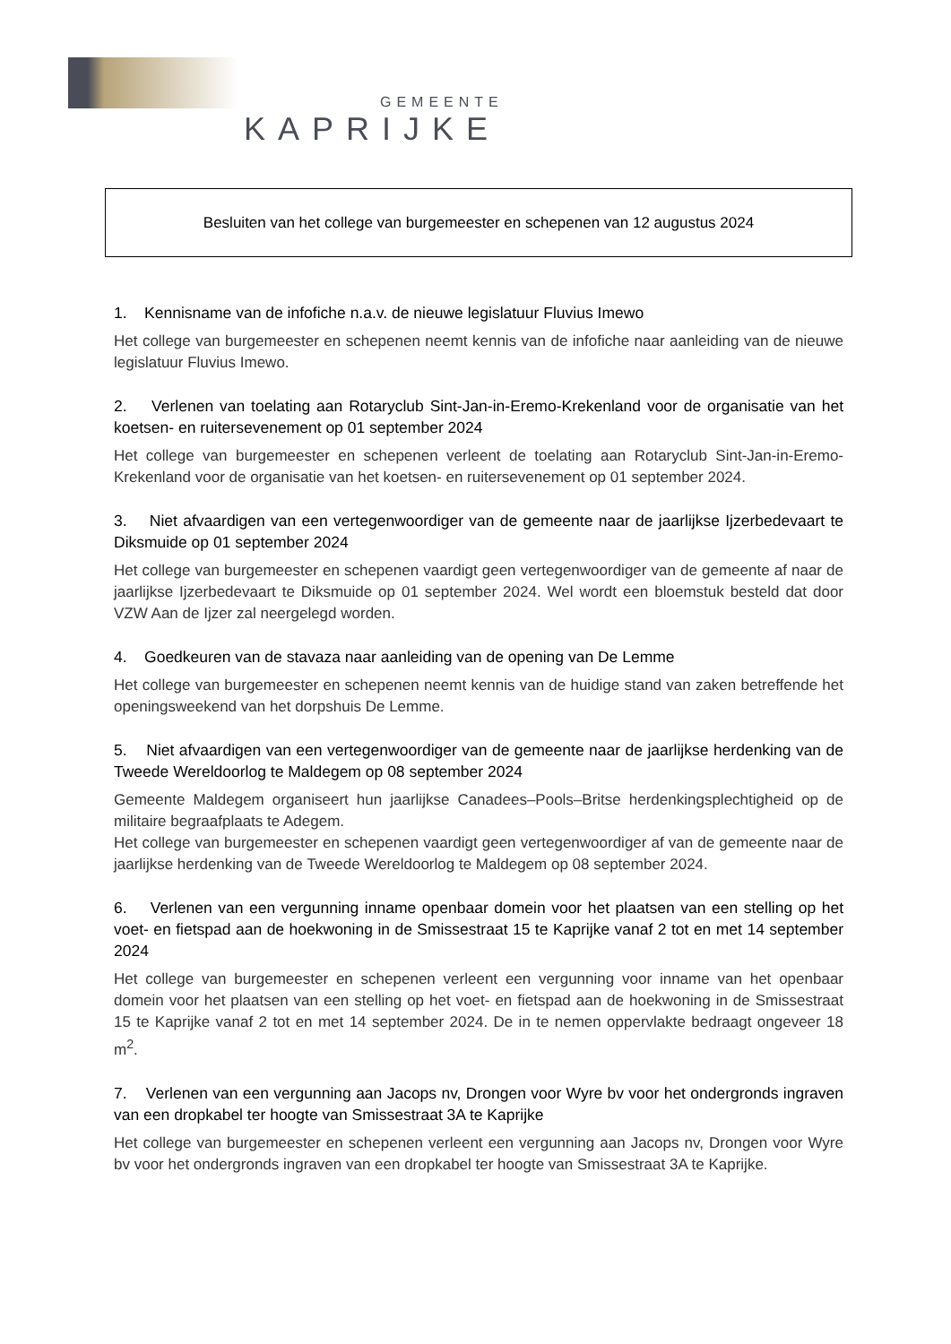GEMEENTE
KAPRIJKE
Besluiten van het college van burgemeester en schepenen van 12 augustus 2024
1. Kennisname van de infofiche n.a.v. de nieuwe legislatuur Fluvius Imewo
Het college van burgemeester en schepenen neemt kennis van de infofiche naar aanleiding van de nieuwe legislatuur Fluvius Imewo.
2. Verlenen van toelating aan Rotaryclub Sint-Jan-in-Eremo-Krekenland voor de organisatie van het koetsen- en ruitersevenement op 01 september 2024
Het college van burgemeester en schepenen verleent de toelating aan Rotaryclub Sint-Jan-in-Eremo-Krekenland voor de organisatie van het koetsen- en ruitersevenement op 01 september 2024.
3. Niet afvaardigen van een vertegenwoordiger van de gemeente naar de jaarlijkse Ijzerbedevaart te Diksmuide op 01 september 2024
Het college van burgemeester en schepenen vaardigt geen vertegenwoordiger van de gemeente af naar de jaarlijkse Ijzerbedevaart te Diksmuide op 01 september 2024. Wel wordt een bloemstuk besteld dat door VZW Aan de Ijzer zal neergelegd worden.
4. Goedkeuren van de stavaza naar aanleiding van de opening van De Lemme
Het college van burgemeester en schepenen neemt kennis van de huidige stand van zaken betreffende het openingsweekend van het dorpshuis De Lemme.
5. Niet afvaardigen van een vertegenwoordiger van de gemeente naar de jaarlijkse herdenking van de Tweede Wereldoorlog te Maldegem op 08 september 2024
Gemeente Maldegem organiseert hun jaarlijkse Canadees–Pools–Britse herdenkingsplechtigheid op de militaire begraafplaats te Adegem.
Het college van burgemeester en schepenen vaardigt geen vertegenwoordiger af van de gemeente naar de jaarlijkse herdenking van de Tweede Wereldoorlog te Maldegem op 08 september 2024.
6. Verlenen van een vergunning inname openbaar domein voor het plaatsen van een stelling op het voet- en fietspad aan de hoekwoning in de Smissestraat 15 te Kaprijke vanaf 2 tot en met 14 september 2024
Het college van burgemeester en schepenen verleent een vergunning voor inname van het openbaar domein voor het plaatsen van een stelling op het voet- en fietspad aan de hoekwoning in de Smissestraat 15 te Kaprijke vanaf 2 tot en met 14 september 2024. De in te nemen oppervlakte bedraagt ongeveer 18 m<sup>2</sup>.
7. Verlenen van een vergunning aan Jacops nv, Drongen voor Wyre bv voor het ondergronds ingraven van een dropkabel ter hoogte van Smissestraat 3A te Kaprijke
Het college van burgemeester en schepenen verleent een vergunning aan Jacops nv, Drongen voor Wyre bv voor het ondergronds ingraven van een dropkabel ter hoogte van Smissestraat 3A te Kaprijke.